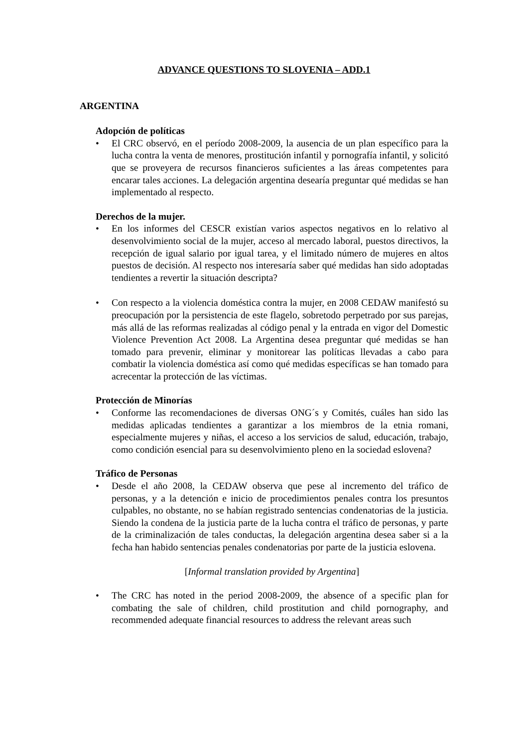ADVANCE QUESTIONS TO SLOVENIA – ADD.1
ARGENTINA
Adopción de políticas
• El CRC observó, en el período 2008-2009, la ausencia de un plan específico para la lucha contra la venta de menores, prostitución infantil y pornografía infantil, y solicitó que se proveyera de recursos financieros suficientes a las áreas competentes para encarar tales acciones. La delegación argentina desearía preguntar qué medidas se han implementado al respecto.
Derechos de la mujer.
• En los informes del CESCR existían varios aspectos negativos en lo relativo al desenvolvimiento social de la mujer, acceso al mercado laboral, puestos directivos, la recepción de igual salario por igual tarea, y el limitado número de mujeres en altos puestos de decisión. Al respecto nos interesaría saber qué medidas han sido adoptadas tendientes a revertir la situación descripta?
• Con respecto a la violencia doméstica contra la mujer, en 2008 CEDAW manifestó su preocupación por la persistencia de este flagelo, sobretodo perpetrado por sus parejas, más allá de las reformas realizadas al código penal y la entrada en vigor del Domestic Violence Prevention Act 2008. La Argentina desea preguntar qué medidas se han tomado para prevenir, eliminar y monitorear las políticas llevadas a cabo para combatir la violencia doméstica así como qué medidas específicas se han tomado para acrecentar la protección de las víctimas.
Protección de Minorías
• Conforme las recomendaciones de diversas ONG´s y Comités, cuáles han sido las medidas aplicadas tendientes a garantizar a los miembros de la etnia romani, especialmente mujeres y niñas, el acceso a los servicios de salud, educación, trabajo, como condición esencial para su desenvolvimiento pleno en la sociedad eslovena?
Tráfico de Personas
• Desde el año 2008, la CEDAW observa que pese al incremento del tráfico de personas, y a la detención e inicio de procedimientos penales contra los presuntos culpables, no obstante, no se habían registrado sentencias condenatorias de la justicia. Siendo la condena de la justicia parte de la lucha contra el tráfico de personas, y parte de la criminalización de tales conductas, la delegación argentina desea saber si a la fecha han habido sentencias penales condenatorias por parte de la justicia eslovena.
[Informal translation provided by Argentina]
• The CRC has noted in the period 2008-2009, the absence of a specific plan for combating the sale of children, child prostitution and child pornography, and recommended adequate financial resources to address the relevant areas such